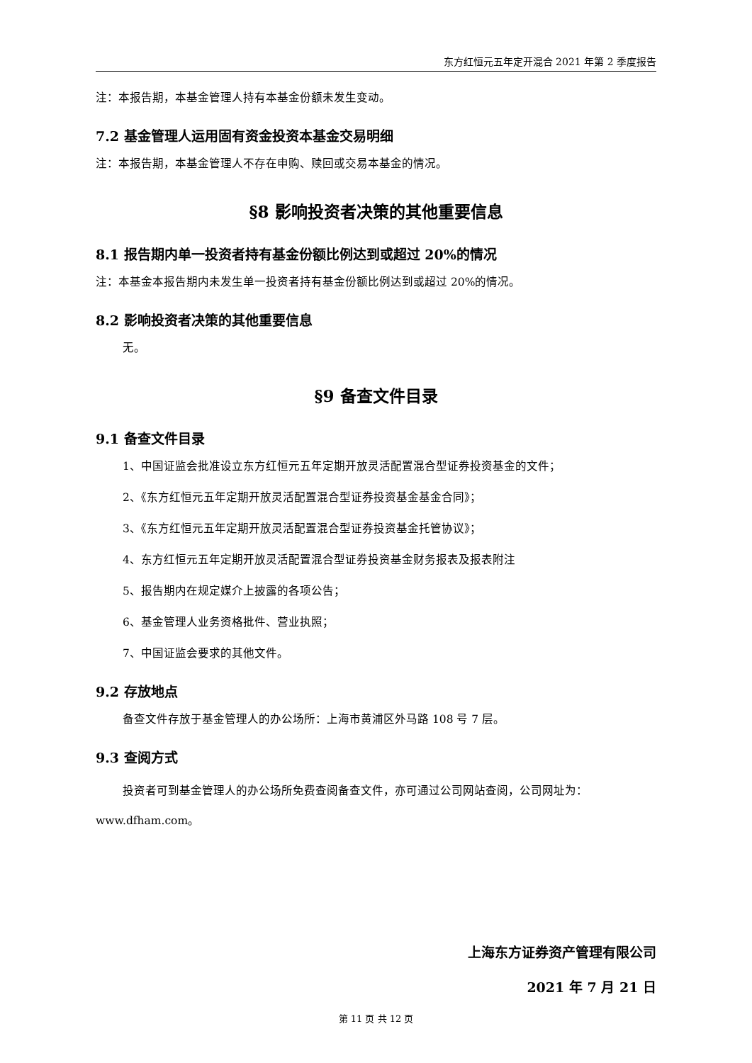东方红恒元五年定开混合 2021 年第 2 季度报告
注：本报告期，本基金管理人持有本基金份额未发生变动。
7.2 基金管理人运用固有资金投资本基金交易明细
注：本报告期，本基金管理人不存在申购、赎回或交易本基金的情况。
§8 影响投资者决策的其他重要信息
8.1 报告期内单一投资者持有基金份额比例达到或超过 20%的情况
注：本基金本报告期内未发生单一投资者持有基金份额比例达到或超过 20%的情况。
8.2 影响投资者决策的其他重要信息
无。
§9 备查文件目录
9.1 备查文件目录
1、中国证监会批准设立东方红恒元五年定期开放灵活配置混合型证券投资基金的文件；
2、《东方红恒元五年定期开放灵活配置混合型证券投资基金基金合同》；
3、《东方红恒元五年定期开放灵活配置混合型证券投资基金托管协议》；
4、东方红恒元五年定期开放灵活配置混合型证券投资基金财务报表及报表附注
5、报告期内在规定媒介上披露的各项公告；
6、基金管理人业务资格批件、营业执照；
7、中国证监会要求的其他文件。
9.2 存放地点
备查文件存放于基金管理人的办公场所：上海市黄浦区外马路 108 号 7 层。
9.3 查阅方式
投资者可到基金管理人的办公场所免费查阅备查文件，亦可通过公司网站查阅，公司网址为：www.dfham.com。
上海东方证券资产管理有限公司
2021 年 7 月 21 日
第 11 页 共 12 页